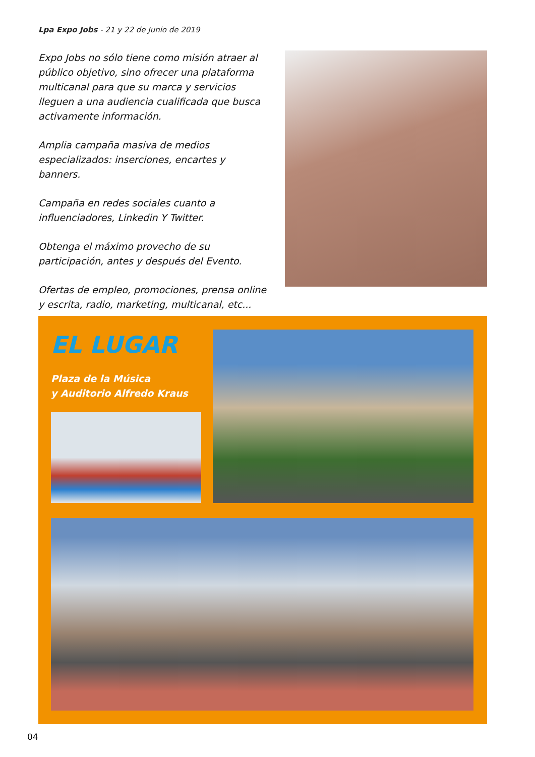Lpa Expo Jobs - 21 y 22 de Junio de 2019
Expo Jobs no sólo tiene como misión atraer al público objetivo, sino ofrecer una plataforma multicanal para que su marca y servicios lleguen a una audiencia cualificada que busca activamente información.
Amplia campaña masiva de medios especializados: inserciones, encartes y banners.
Campaña en redes sociales cuanto a influenciadores, Linkedin Y Twitter.
Obtenga el máximo provecho de su participación, antes y después del Evento.
Ofertas de empleo, promociones, prensa online y escrita, radio, marketing, multicanal, etc...
EL LUGAR
Plaza de la Música
y Auditorio Alfredo Kraus
04